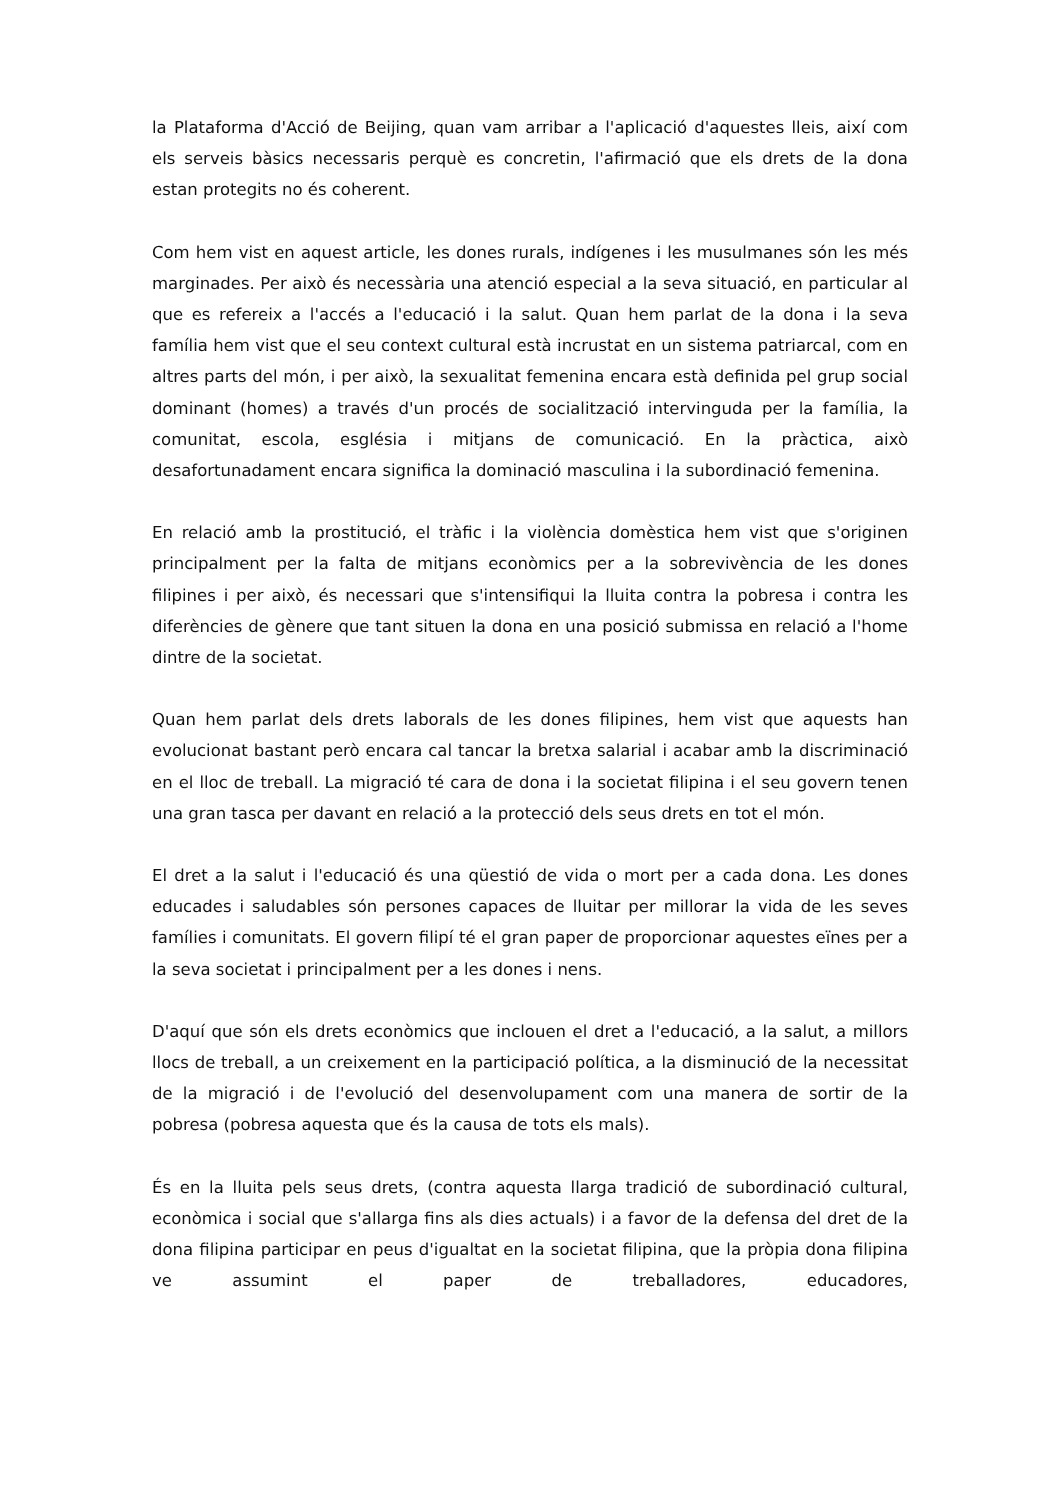la Plataforma d'Acció de Beijing, quan vam arribar a l'aplicació d'aquestes lleis, així com els serveis bàsics necessaris perquè es concretin, l'afirmació que els drets de la dona estan protegits no és coherent.
Com hem vist en aquest article, les dones rurals, indígenes i les musulmanes són les més marginades. Per això és necessària una atenció especial a la seva situació, en particular al que es refereix a l'accés a l'educació i la salut. Quan hem parlat de la dona i la seva família hem vist que el seu context cultural està incrustat en un sistema patriarcal, com en altres parts del món, i per això, la sexualitat femenina encara està definida pel grup social dominant (homes) a través d'un procés de socialització intervinguda per la família, la comunitat, escola, església i mitjans de comunicació. En la pràctica, això desafortunadament encara significa la dominació masculina i la subordinació femenina.
En relació amb la prostitució, el tràfic i la violència domèstica hem vist que s'originen principalment per la falta de mitjans econòmics per a la sobrevivència de les dones filipines i per això, és necessari que s'intensifiqui la lluita contra la pobresa i contra les diferències de gènere que tant situen la dona en una posició submissa en relació a l'home dintre de la societat.
Quan hem parlat dels drets laborals de les dones filipines, hem vist que aquests han evolucionat bastant però encara cal tancar la bretxa salarial i acabar amb la discriminació en el lloc de treball. La migració té cara de dona i la societat filipina i el seu govern tenen una gran tasca per davant en relació a la protecció dels seus drets en tot el món.
El dret a la salut i l'educació és una qüestió de vida o mort per a cada dona. Les dones educades i saludables són persones capaces de lluitar per millorar la vida de les seves famílies i comunitats. El govern filipí té el gran paper de proporcionar aquestes eïnes per a la seva societat i principalment per a les dones i nens.
D'aquí que són els drets econòmics que inclouen el dret a l'educació, a la salut, a millors llocs de treball, a un creixement en la participació política, a la disminució de la necessitat de la migració i de l'evolució del desenvolupament com una manera de sortir de la pobresa (pobresa aquesta que és la causa de tots els mals).
És en la lluita pels seus drets, (contra aquesta llarga tradició de subordinació cultural, econòmica i social que s'allarga fins als dies actuals) i a favor de la defensa del dret de la dona filipina participar en peus d'igualtat en la societat filipina, que la pròpia dona filipina ve assumint el paper de treballadores, educadores,